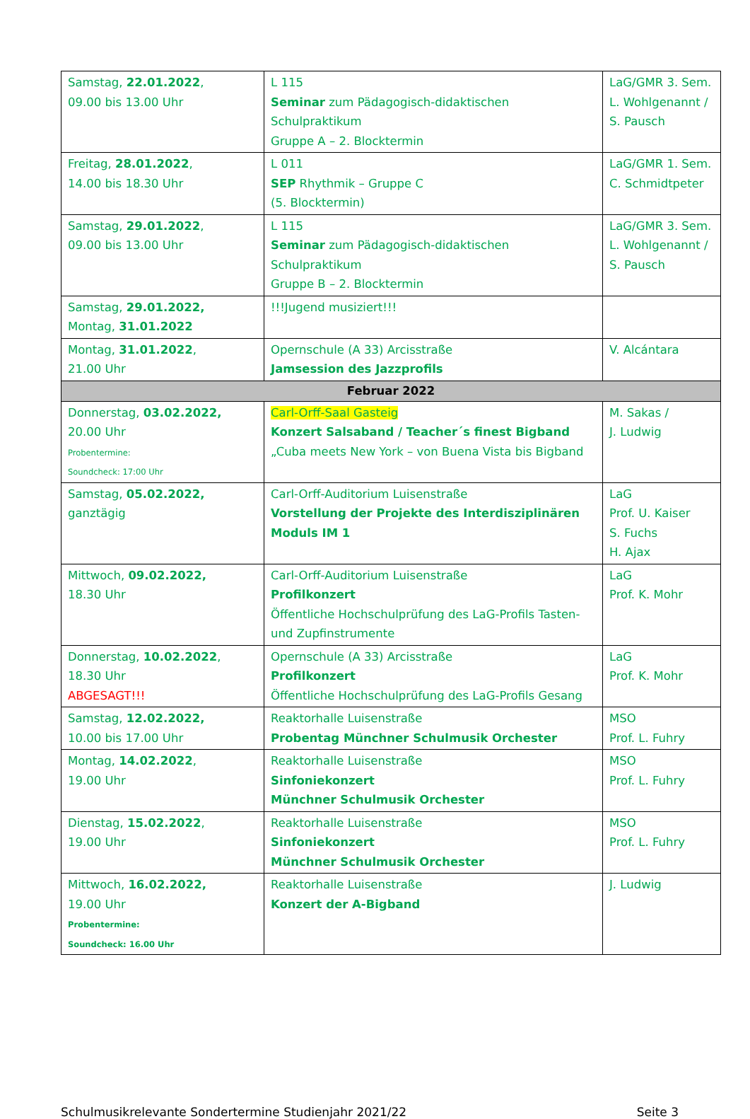| Samstag, 22.01.2022 , 09.00 bis 13.00 Uhr | L 115 Seminar zum Pädagogisch-didaktischen Schulpraktikum Gruppe A – 2. Blocktermin | LaG/GMR 3. Sem. L. Wohlgenannt / S. Pausch |
| Freitag, 28.01.2022 , 14.00 bis 18.30 Uhr | L 011 SEP Rhythmik – Gruppe C (5. Blocktermin) | LaG/GMR 1. Sem. C. Schmidtpeter |
| Samstag, 29.01.2022 , 09.00 bis 13.00 Uhr | L 115 Seminar zum Pädagogisch-didaktischen Schulpraktikum Gruppe B – 2. Blocktermin | LaG/GMR 3. Sem. L. Wohlgenannt / S. Pausch |
| Samstag, 29.01.2022, Montag, 31.01.2022 | !!!Jugend musiziert!!! | |
| Montag, 31.01.2022 , 21.00 Uhr | Opernschule (A 33) Arcisstraße Jamsession des Jazzprofils | V. Alcántara |
| Februar 2022 | | |
| Donnerstag, 03.02.2022, 20.00 Uhr Probentermine: Soundcheck: 17:00 Uhr | Carl-Orff-Saal Gasteig Konzert Salsaband / Teacher´s finest Bigband „Cuba meets New York – von Buena Vista bis Bigband | M. Sakas / J. Ludwig |
| Samstag, 05.02.2022, ganztägig | Carl-Orff-Auditorium Luisenstraße Vorstellung der Projekte des Interdisziplinären Moduls IM 1 | LaG Prof. U. Kaiser S. Fuchs H. Ajax |
| Mittwoch, 09.02.2022, 18.30 Uhr | Carl-Orff-Auditorium Luisenstraße Profilkonzert Öffentliche Hochschulprüfung des LaG-Profils Tasten- und Zupfinstrumente | LaG Prof. K. Mohr |
| Donnerstag, 10.02.2022 , 18.30 Uhr ABGESAGT!!! | Opernschule (A 33) Arcisstraße Profilkonzert Öffentliche Hochschulprüfung des LaG-Profils Gesang | LaG Prof. K. Mohr |
| Samstag, 12.02.2022, 10.00 bis 17.00 Uhr | Reaktorhalle Luisenstraße Probentag Münchner Schulmusik Orchester | MSO Prof. L. Fuhry |
| Montag, 14.02.2022 , 19.00 Uhr | Reaktorhalle Luisenstraße Sinfoniekonzert Münchner Schulmusik Orchester | MSO Prof. L. Fuhry |
| Dienstag, 15.02.2022 , 19.00 Uhr | Reaktorhalle Luisenstraße Sinfoniekonzert Münchner Schulmusik Orchester | MSO Prof. L. Fuhry |
| Mittwoch, 16.02.2022, 19.00 Uhr Probentermine: Soundcheck: 16.00 Uhr | Reaktorhalle Luisenstraße Konzert der A-Bigband | J. Ludwig |
Schulmusikrelevante Sondertermine Studienjahr 2021/22 Seite 3